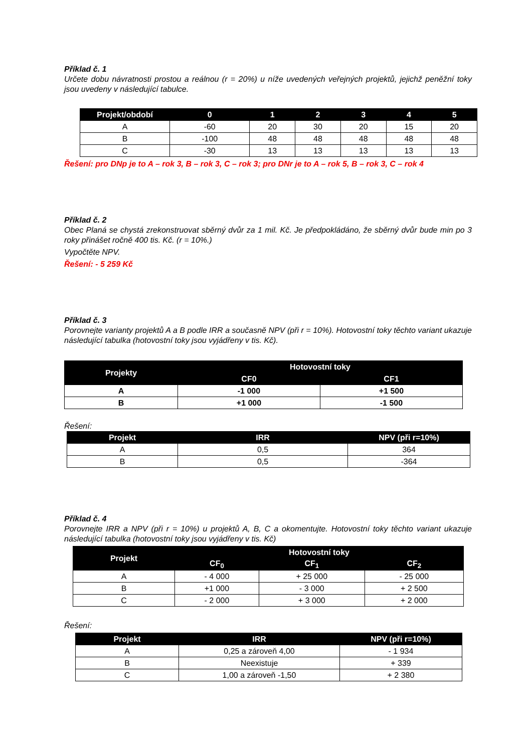Příklad č. 1
Určete dobu návratnosti prostou a reálnou (r = 20%) u níže uvedených veřejných projektů, jejichž peněžní toky jsou uvedeny v následující tabulce.
| Projekt/období | 0 | 1 | 2 | 3 | 4 | 5 |
| --- | --- | --- | --- | --- | --- | --- |
| A | -60 | 20 | 30 | 20 | 15 | 20 |
| B | -100 | 48 | 48 | 48 | 48 | 48 |
| C | -30 | 13 | 13 | 13 | 13 | 13 |
Řešení: pro DNp je to A – rok 3, B – rok 3, C – rok 3; pro DNr je to A – rok 5, B – rok 3, C – rok 4
Příklad č. 2
Obec Planá se chystá zrekonstruovat sběrný dvůr za 1 mil. Kč. Je předpokládáno, že sběrný dvůr bude min po 3 roky přinášet ročně 400 tis. Kč. (r = 10%.)
Vypočtěte NPV.
Řešení: - 5 259 Kč
Příklad č. 3
Porovnejte varianty projektů A a B podle IRR a současně NPV (při r = 10%). Hotovostní toky těchto variant ukazuje následující tabulka (hotovostní toky jsou vyjádřeny v tis. Kč).
| Projekty | Hotovostní toky | |
| --- | --- | --- |
| | CF0 | CF1 |
| A | -1 000 | +1 500 |
| B | +1 000 | -1 500 |
Řešení:
| Projekt | IRR | NPV (při r=10%) |
| --- | --- | --- |
| A | 0,5 | 364 |
| B | 0,5 | -364 |
Příklad č. 4
Porovnejte IRR a NPV (při r = 10%) u projektů A, B, C a okomentujte. Hotovostní toky těchto variant ukazuje následující tabulka (hotovostní toky jsou vyjádřeny v tis. Kč)
| Projekt | Hotovostní toky | | |
| --- | --- | --- | --- |
| | CF<sub>0</sub> | CF<sub>1</sub> | CF<sub>2</sub> |
| A | - 4 000 | + 25 000 | - 25 000 |
| B | +1 000 | - 3 000 | + 2 500 |
| C | - 2 000 | + 3 000 | + 2 000 |
Řešení:
| Projekt | IRR | NPV (při r=10%) |
| --- | --- | --- |
| A | 0,25 a zároveň 4,00 | - 1 934 |
| B | Neexistuje | + 339 |
| C | 1,00 a zároveň -1,50 | + 2 380 |